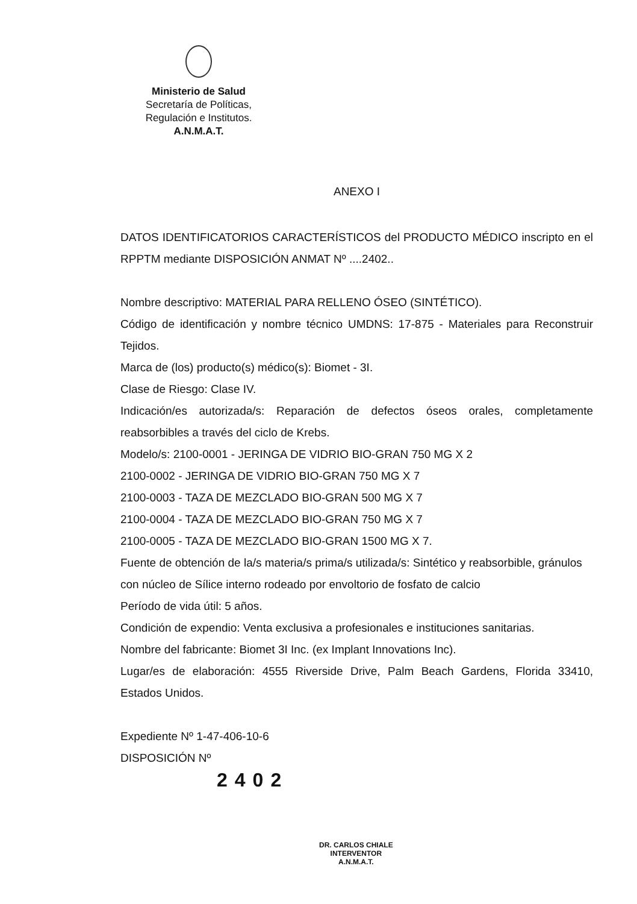Ministerio de Salud
Secretaría de Políticas,
Regulación e Institutos.
A.N.M.A.T.
ANEXO I
DATOS IDENTIFICATORIOS CARACTERÍSTICOS del PRODUCTO MÉDICO inscripto en el RPPTM mediante DISPOSICIÓN ANMAT Nº ....2402..
Nombre descriptivo: MATERIAL PARA RELLENO ÓSEO (SINTÉTICO).
Código de identificación y nombre técnico UMDNS: 17-875 - Materiales para Reconstruir Tejidos.
Marca de (los) producto(s) médico(s): Biomet - 3I.
Clase de Riesgo: Clase IV.
Indicación/es autorizada/s: Reparación de defectos óseos orales, completamente reabsorbibles a través del ciclo de Krebs.
Modelo/s: 2100-0001 - JERINGA DE VIDRIO BIO-GRAN 750 MG X 2
2100-0002 - JERINGA DE VIDRIO BIO-GRAN 750 MG X 7
2100-0003 - TAZA DE MEZCLADO BIO-GRAN 500 MG X 7
2100-0004 - TAZA DE MEZCLADO BIO-GRAN 750 MG X 7
2100-0005 - TAZA DE MEZCLADO BIO-GRAN 1500 MG X 7.
Fuente de obtención de la/s materia/s prima/s utilizada/s: Sintético y reabsorbible, gránulos con núcleo de Sílice interno rodeado por envoltorio de fosfato de calcio
Período de vida útil: 5 años.
Condición de expendio: Venta exclusiva a profesionales e instituciones sanitarias.
Nombre del fabricante: Biomet 3I Inc. (ex Implant Innovations Inc).
Lugar/es de elaboración: 4555 Riverside Drive, Palm Beach Gardens, Florida 33410, Estados Unidos.
Expediente Nº 1-47-406-10-6
DISPOSICIÓN Nº
2402
DR. CARLOS CHIALE
INTERVENTOR
A.N.M.A.T.